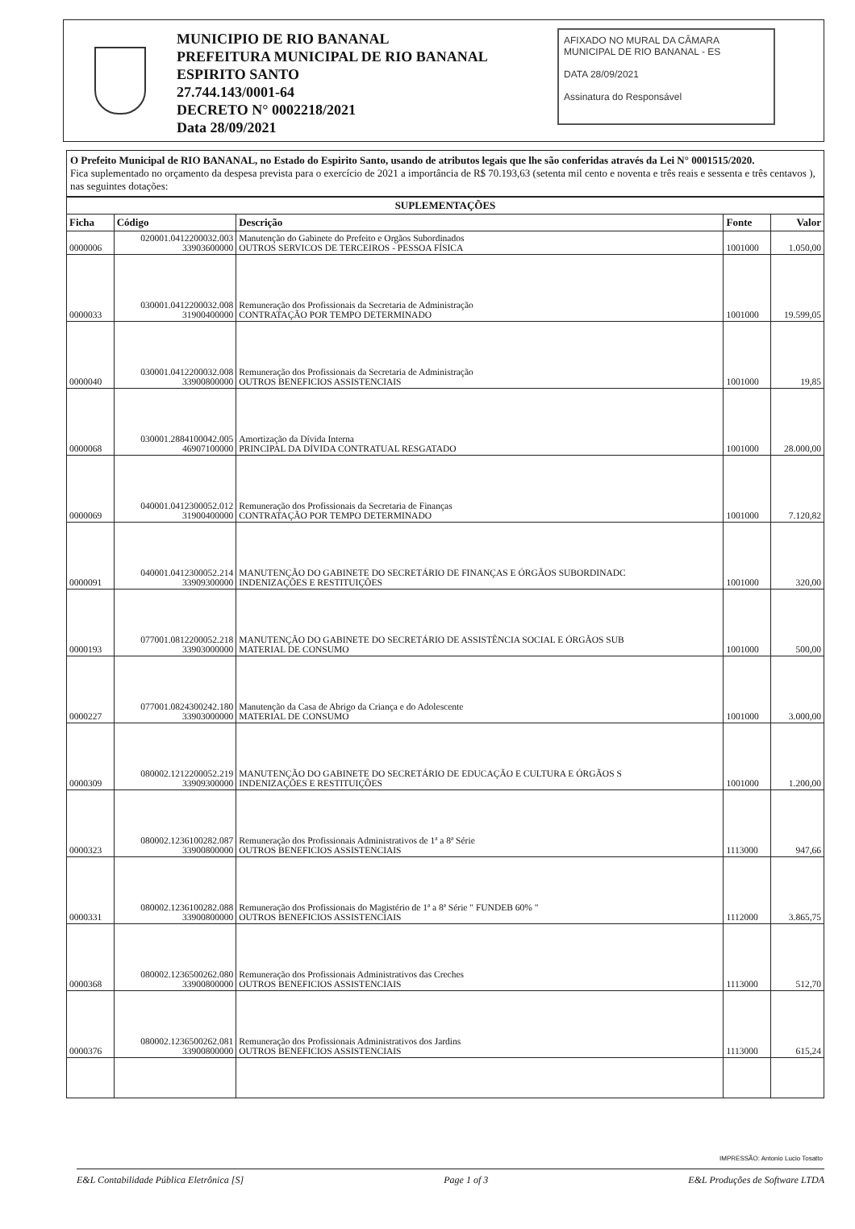MUNICIPIO DE RIO BANANAL
PREFEITURA MUNICIPAL DE RIO BANANAL
ESPIRITO SANTO
27.744.143/0001-64
DECRETO N° 0002218/2021
Data 28/09/2021
AFIXADO NO MURAL DA CÂMARA MUNICIPAL DE RIO BANANAL - ES
DATA 28/09/2021
Assinatura do Responsável
O Prefeito Municipal de RIO BANANAL, no Estado do Espirito Santo, usando de atributos legais que lhe são conferidas através da Lei N° 0001515/2020.
Fica suplementado no orçamento da despesa prevista para o exercício de 2021 a importância de R$ 70.193,63 (setenta mil cento e noventa e três reais e sessenta e três centavos ), nas seguintes dotações:
| SUPLEMENTAÇÕES | | | | |
| --- | --- | --- | --- | --- |
| Ficha | Código | Descrição | Fonte | Valor |
| 0000006 | 020001.0412200032.003 33903600000 | Manutenção do Gabinete do Prefeito e Orgãos Subordinados OUTROS SERVICOS DE TERCEIROS - PESSOA FÍSICA | 1001000 | 1.050,00 |
| 0000033 | 030001.0412200032.008 31900400000 | Remuneração dos Profissionais da Secretaria de Administração CONTRATAÇÃO POR TEMPO DETERMINADO | 1001000 | 19.599,05 |
| 0000040 | 030001.0412200032.008 33900800000 | Remuneração dos Profissionais da Secretaria de Administração OUTROS BENEFICIOS ASSISTENCIAIS | 1001000 | 19,85 |
| 0000068 | 030001.2884100042.005 46907100000 | Amortização da Dívida Interna PRINCIPAL DA DÍVIDA CONTRATUAL RESGATADO | 1001000 | 28.000,00 |
| 0000069 | 040001.0412300052.012 31900400000 | Remuneração dos Profissionais da Secretaria de Finanças CONTRATAÇÃO POR TEMPO DETERMINADO | 1001000 | 7.120,82 |
| 0000091 | 040001.0412300052.214 33909300000 | MANUTENÇÃO DO GABINETE DO SECRETÁRIO DE FINANÇAS E ÓRGÃOS SUBORDINADC INDENIZAÇÕES E RESTITUIÇÕES | 1001000 | 320,00 |
| 0000193 | 077001.0812200052.218 33903000000 | MANUTENÇÃO DO GABINETE DO SECRETÁRIO DE ASSISTÊNCIA SOCIAL E ÓRGÃOS SUB MATERIAL DE CONSUMO | 1001000 | 500,00 |
| 0000227 | 077001.0824300242.180 33903000000 | Manutenção da Casa de Abrigo da Criança e do Adolescente MATERIAL DE CONSUMO | 1001000 | 3.000,00 |
| 0000309 | 080002.1212200052.219 33909300000 | MANUTENÇÃO DO GABINETE DO SECRETÁRIO DE EDUCAÇÃO E CULTURA E ÓRGÃOS S INDENIZAÇÕES E RESTITUIÇÕES | 1001000 | 1.200,00 |
| 0000323 | 080002.1236100282.087 33900800000 | Remuneração dos Profissionais Administrativos de 1ª a 8ª Série OUTROS BENEFICIOS ASSISTENCIAIS | 1113000 | 947,66 |
| 0000331 | 080002.1236100282.088 33900800000 | Remuneração dos Profissionais do Magistério de 1ª a 8ª Série " FUNDEB 60% " OUTROS BENEFICIOS ASSISTENCIAIS | 1112000 | 3.865,75 |
| 0000368 | 080002.1236500262.080 33900800000 | Remuneração dos Profissionais Administrativos das Creches OUTROS BENEFICIOS ASSISTENCIAIS | 1113000 | 512,70 |
| 0000376 | 080002.1236500262.081 33900800000 | Remuneração dos Profissionais Administrativos dos Jardins OUTROS BENEFICIOS ASSISTENCIAIS | 1113000 | 615,24 |
IMPRESSÃO: Antonio Lucio Tosatto
E&L Contabilidade Pública Eletrônica [S] Page 1 of 3 E&L Produções de Software LTDA